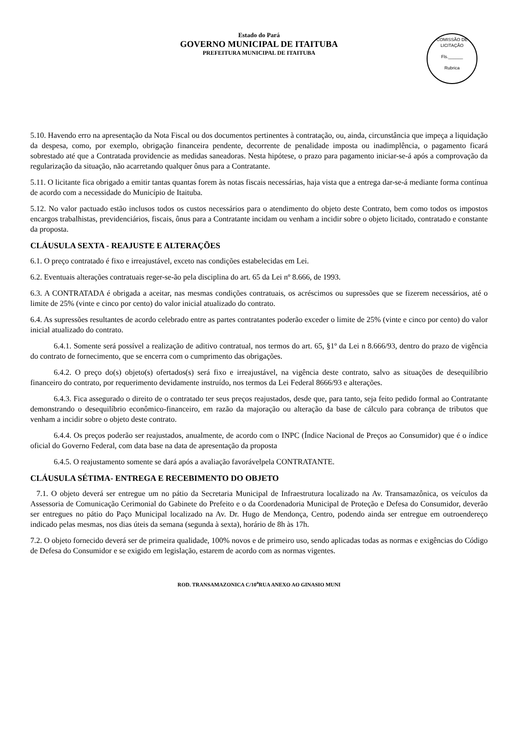Estado do Pará
GOVERNO MUNICIPAL DE ITAITUBA
PREFEITURA MUNICIPAL DE ITAITUBA
COMISSÃO DE LICITAÇÃO
Fls.______
Rubrica
5.10. Havendo erro na apresentação da Nota Fiscal ou dos documentos pertinentes à contratação, ou, ainda, circunstância que impeça a liquidação da despesa, como, por exemplo, obrigação financeira pendente, decorrente de penalidade imposta ou inadimplência, o pagamento ficará sobrestado até que a Contratada providencie as medidas saneadoras. Nesta hipótese, o prazo para pagamento iniciar-se-á após a comprovação da regularização da situação, não acarretando qualquer ônus para a Contratante.
5.11. O licitante fica obrigado a emitir tantas quantas forem às notas fiscais necessárias, haja vista que a entrega dar-se-á mediante forma contínua de acordo com a necessidade do Município de Itaituba.
5.12. No valor pactuado estão inclusos todos os custos necessários para o atendimento do objeto deste Contrato, bem como todos os impostos encargos trabalhistas, previdenciários, fiscais, ônus para a Contratante incidam ou venham a incidir sobre o objeto licitado, contratado e constante da proposta.
CLÁUSULA SEXTA - REAJUSTE E ALTERAÇÕES
6.1. O preço contratado é fixo e irreajustável, exceto nas condições estabelecidas em Lei.
6.2. Eventuais alterações contratuais reger-se-ão pela disciplina do art. 65 da Lei nº 8.666, de 1993.
6.3. A CONTRATADA é obrigada a aceitar, nas mesmas condições contratuais, os acréscimos ou supressões que se fizerem necessários, até o limite de 25% (vinte e cinco por cento) do valor inicial atualizado do contrato.
6.4. As supressões resultantes de acordo celebrado entre as partes contratantes poderão exceder o limite de 25% (vinte e cinco por cento) do valor inicial atualizado do contrato.
6.4.1. Somente será possível a realização de aditivo contratual, nos termos do art. 65, §1º da Lei n 8.666/93, dentro do prazo de vigência do contrato de fornecimento, que se encerra com o cumprimento das obrigações.
6.4.2. O preço do(s) objeto(s) ofertados(s) será fixo e irreajustável, na vigência deste contrato, salvo as situações de desequilíbrio financeiro do contrato, por requerimento devidamente instruído, nos termos da Lei Federal 8666/93 e alterações.
6.4.3. Fica assegurado o direito de o contratado ter seus preços reajustados, desde que, para tanto, seja feito pedido formal ao Contratante demonstrando o desequilíbrio econômico-financeiro, em razão da majoração ou alteração da base de cálculo para cobrança de tributos que venham a incidir sobre o objeto deste contrato.
6.4.4. Os preços poderão ser reajustados, anualmente, de acordo com o INPC (Índice Nacional de Preços ao Consumidor) que é o índice oficial do Governo Federal, com data base na data de apresentação da proposta
6.4.5. O reajustamento somente se dará após a avaliação favorávelpela CONTRATANTE.
CLÁUSULA SÉTIMA- ENTREGA E RECEBIMENTO DO OBJETO
7.1. O objeto deverá ser entregue um no pátio da Secretaria Municipal de Infraestrutura localizado na Av. Transamazônica, os veículos da Assessoria de Comunicação Cerimonial do Gabinete do Prefeito e o da Coordenadoria Municipal de Proteção e Defesa do Consumidor, deverão ser entregues no pátio do Paço Municipal localizado na Av. Dr. Hugo de Mendonça, Centro, podendo ainda ser entregue em outroendereço indicado pelas mesmas, nos dias úteis da semana (segunda à sexta), horário de 8h às 17h.
7.2. O objeto fornecido deverá ser de primeira qualidade, 100% novos e de primeiro uso, sendo aplicadas todas as normas e exigências do Código de Defesa do Consumidor e se exigido em legislação, estarem de acordo com as normas vigentes.
ROD. TRANSAMAZONICA C/10<sup>a</sup>RUA ANEXO AO GINASIO MUNI